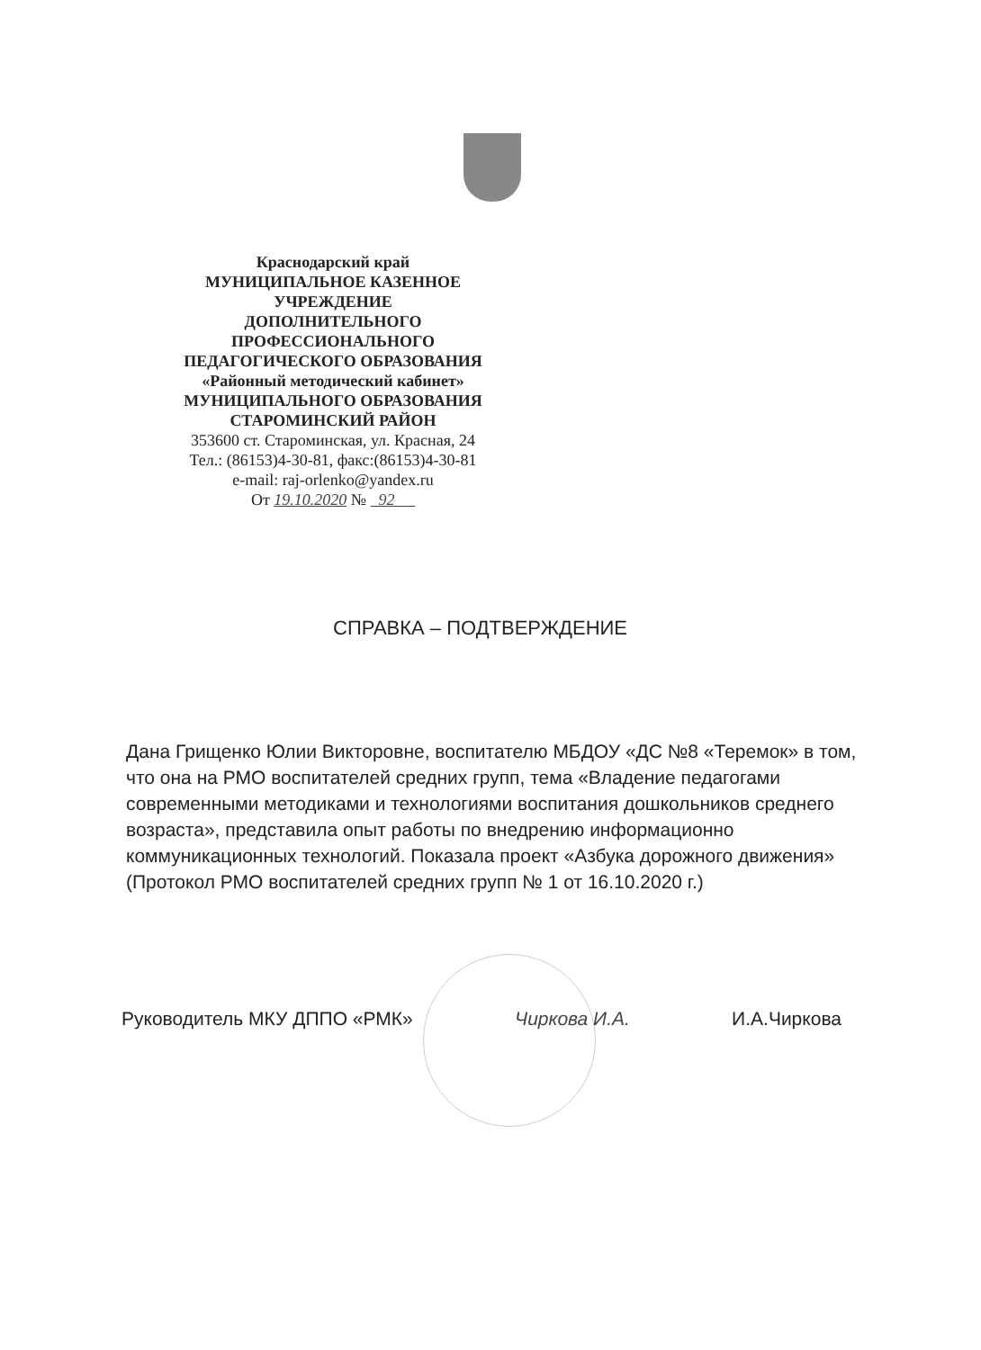Краснодарский край
МУНИЦИПАЛЬНОЕ КАЗЕННОЕ
УЧРЕЖДЕНИЕ
ДОПОЛНИТЕЛЬНОГО
ПРОФЕССИОНАЛЬНОГО
ПЕДАГОГИЧЕСКОГО ОБРАЗОВАНИЯ
«Районный методический кабинет»
МУНИЦИПАЛЬНОГО ОБРАЗОВАНИЯ
СТАРОМИНСКИЙ РАЙОН
353600 ст. Староминская, ул. Красная, 24
Тел.: (86153)4-30-81, факс:(86153)4-30-81
e-mail: raj-orlenko@yandex.ru
От 19.10.2020 № 92
СПРАВКА – ПОДТВЕРЖДЕНИЕ
Дана Грищенко Юлии Викторовне, воспитателю МБДОУ «ДС №8 «Теремок» в том, что она на РМО воспитателей средних групп, тема «Владение педагогами современными методиками и технологиями воспитания дошкольников среднего возраста», представила опыт работы по внедрению информационно коммуникационных технологий. Показала проект «Азбука дорожного движения» (Протокол РМО воспитателей средних групп № 1 от 16.10.2020 г.)
Руководитель МКУ ДППО «РМК» Чиркова И.А. И.А.Чиркова